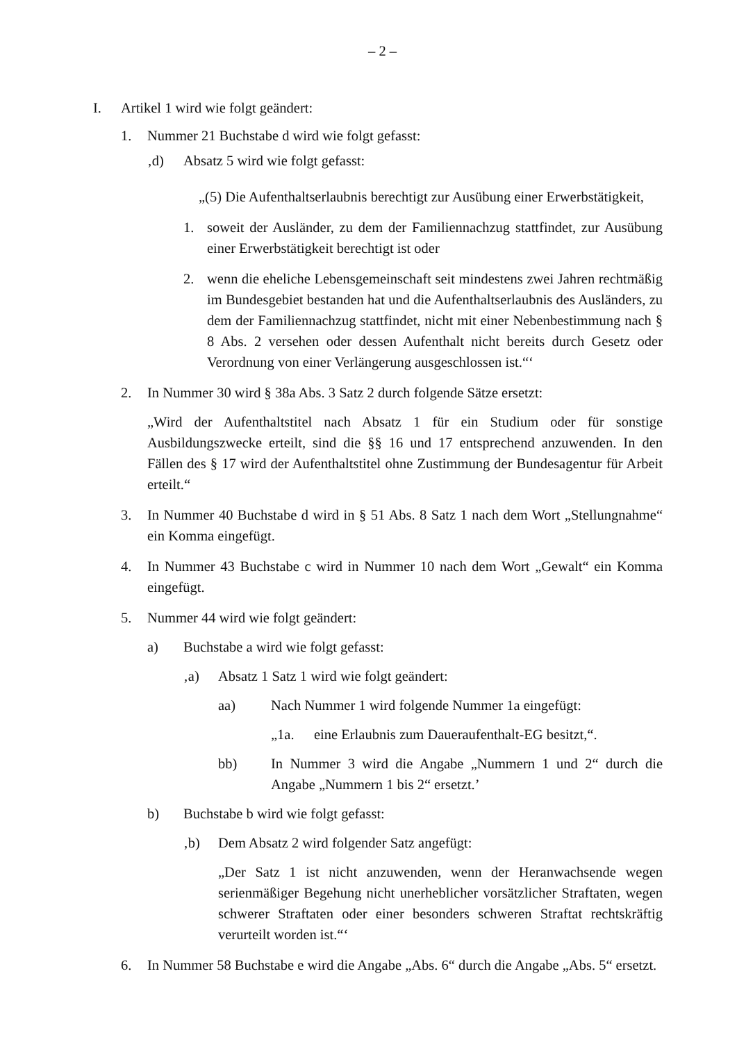– 2 –
I. Artikel 1 wird wie folgt geändert:
1. Nummer 21 Buchstabe d wird wie folgt gefasst:
‚d) Absatz 5 wird wie folgt gefasst:
„(5) Die Aufenthaltserlaubnis berechtigt zur Ausübung einer Erwerbstätigkeit,
1. soweit der Ausländer, zu dem der Familiennachzug stattfindet, zur Ausübung einer Erwerbstätigkeit berechtigt ist oder
2. wenn die eheliche Lebensgemeinschaft seit mindestens zwei Jahren rechtmäßig im Bundesgebiet bestanden hat und die Aufenthaltserlaubnis des Ausländers, zu dem der Familiennachzug stattfindet, nicht mit einer Nebenbestimmung nach § 8 Abs. 2 versehen oder dessen Aufenthalt nicht bereits durch Gesetz oder Verordnung von einer Verlängerung ausgeschlossen ist.“‘
2. In Nummer 30 wird § 38a Abs. 3 Satz 2 durch folgende Sätze ersetzt:
„Wird der Aufenthaltstitel nach Absatz 1 für ein Studium oder für sonstige Ausbildungszwecke erteilt, sind die §§ 16 und 17 entsprechend anzuwenden. In den Fällen des § 17 wird der Aufenthaltstitel ohne Zustimmung der Bundesagentur für Arbeit erteilt.“
3. In Nummer 40 Buchstabe d wird in § 51 Abs. 8 Satz 1 nach dem Wort „Stellungnahme“ ein Komma eingefügt.
4. In Nummer 43 Buchstabe c wird in Nummer 10 nach dem Wort „Gewalt“ ein Komma eingefügt.
5. Nummer 44 wird wie folgt geändert:
a) Buchstabe a wird wie folgt gefasst:
‚a) Absatz 1 Satz 1 wird wie folgt geändert:
aa) Nach Nummer 1 wird folgende Nummer 1a eingefügt:
„1a. eine Erlaubnis zum Daueraufenthalt-EG besitzt,“.
bb) In Nummer 3 wird die Angabe „Nummern 1 und 2“ durch die Angabe „Nummern 1 bis 2“ ersetzt.’
b) Buchstabe b wird wie folgt gefasst:
‚b) Dem Absatz 2 wird folgender Satz angefügt:
„Der Satz 1 ist nicht anzuwenden, wenn der Heranwachsende wegen serienmäßiger Begehung nicht unerheblicher vorsätzlicher Straftaten, wegen schwerer Straftaten oder einer besonders schweren Straftat rechtskräftig verurteilt worden ist.“‘
6. In Nummer 58 Buchstabe e wird die Angabe „Abs. 6“ durch die Angabe „Abs. 5“ ersetzt.